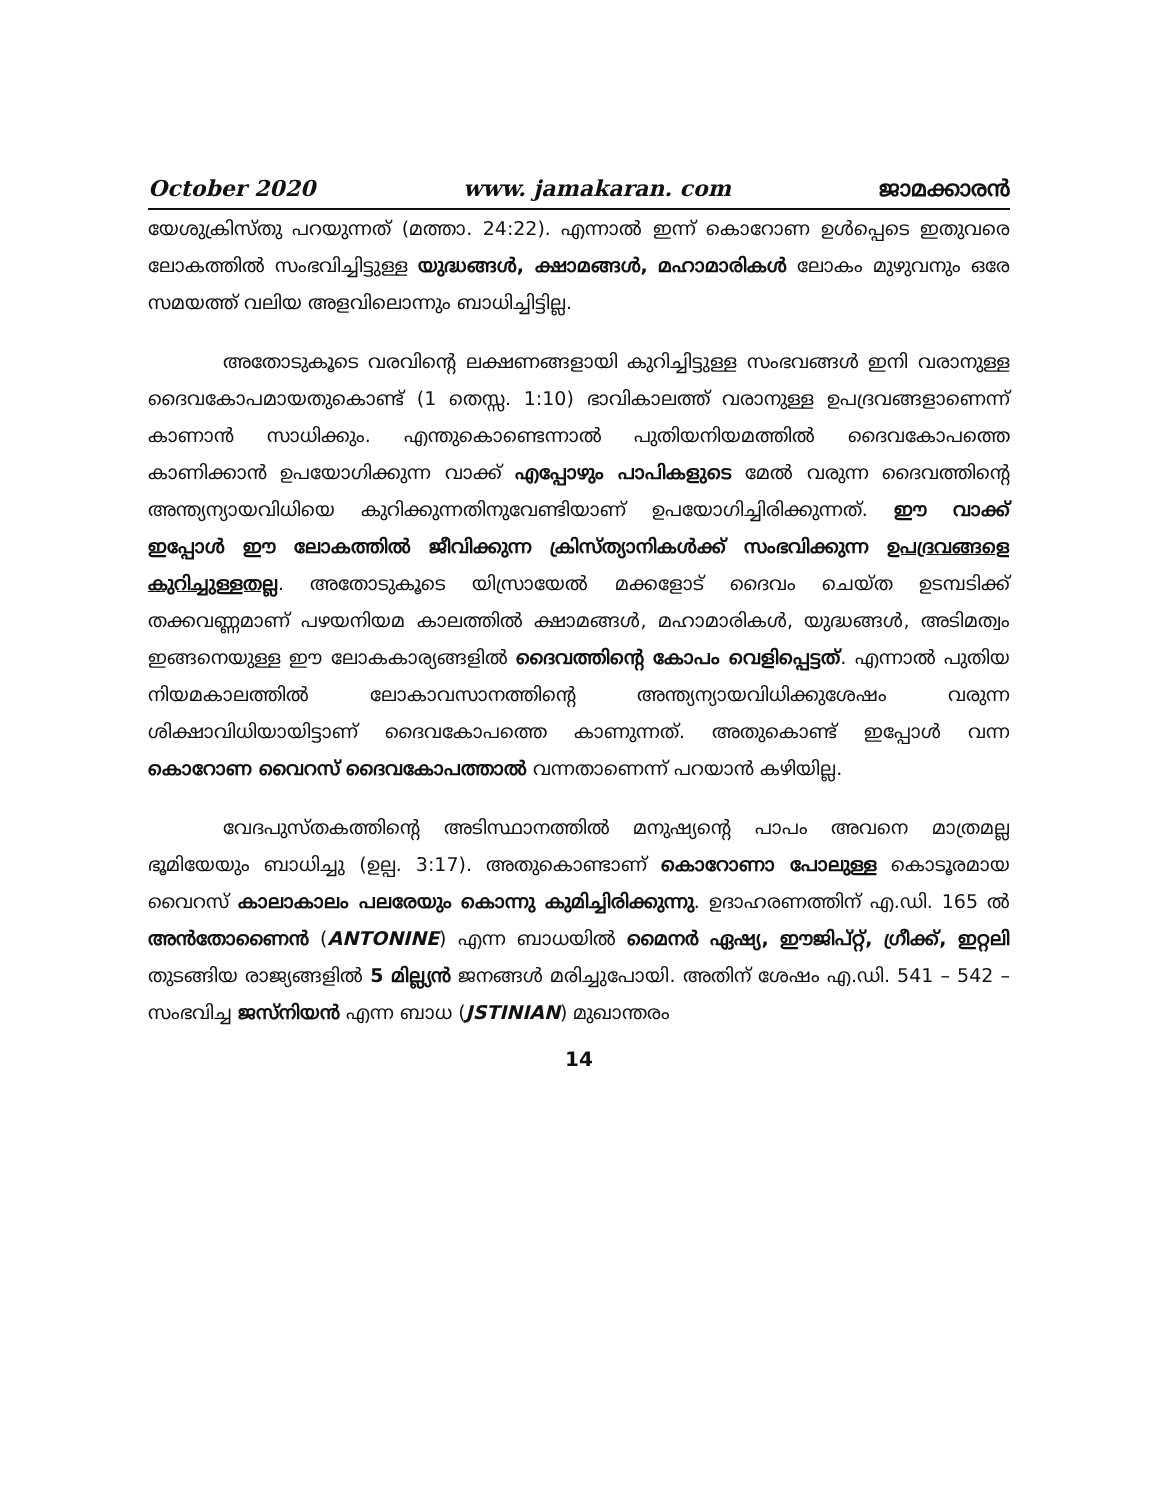October 2020 www. jamakaran. com ജാമക്കാരൻ
യേശുക്രിസ്തു പറയുന്നത് (മത്താ. 24:22). എന്നാൽ ഇന്ന് കൊറോണ ഉൾപ്പെടെ ഇതുവരെ ലോകത്തിൽ സംഭവിച്ചിട്ടുള്ള യുദ്ധങ്ങൾ, ക്ഷാമങ്ങൾ, മഹാമാരികൾ ലോകം മുഴുവനും ഒരേ സമയത്ത് വലിയ അളവിലൊന്നും ബാധിച്ചിട്ടില്ല.
അതോടുകൂടെ വരവിന്റെ ലക്ഷണങ്ങളായി കുറിച്ചിട്ടുള്ള സംഭവങ്ങൾ ഇനി വരാനുള്ള ദൈവകോപമായതുകൊണ്ട് (1 തെസ്സ. 1:10) ഭാവികാലത്ത് വരാനുള്ള ഉപദ്രവങ്ങളാണെന്ന് കാണാൻ സാധിക്കും. എന്തുകൊണ്ടെന്നാൽ പുതിയനിയമത്തിൽ ദൈവകോപത്തെ കാണിക്കാൻ ഉപയോഗിക്കുന്ന വാക്ക് എപ്പോഴും പാപികളുടെ മേൽ വരുന്ന ദൈവത്തിന്റെ അന്ത്യന്യായവിധിയെ കുറിക്കുന്നതിനുവേണ്ടിയാണ് ഉപയോഗിച്ചിരിക്കുന്നത്. ഈ വാക്ക് ഇപ്പോൾ ഈ ലോകത്തിൽ ജീവിക്കുന്ന ക്രിസ്ത്യാനികൾക്ക് സംഭവിക്കുന്ന ഉപദ്രവങ്ങളെ കുറിച്ചുള്ളതല്ല. അതോടുകൂടെ യിസ്രായേൽ മക്കളോട് ദൈവം ചെയ്ത ഉടമ്പടിക്ക് തക്കവണ്ണമാണ് പഴയനിയമ കാലത്തിൽ ക്ഷാമങ്ങൾ, മഹാമാരികൾ, യുദ്ധങ്ങൾ, അടിമത്വം ഇങ്ങനെയുള്ള ഈ ലോകകാര്യങ്ങളിൽ ദൈവത്തിന്റെ കോപം വെളിപ്പെട്ടത്. എന്നാൽ പുതിയ നിയമകാലത്തിൽ ലോകാവസാനത്തിന്റെ അന്ത്യന്യായവിധിക്കുശേഷം വരുന്ന ശിക്ഷാവിധിയായിട്ടാണ് ദൈവകോപത്തെ കാണുന്നത്. അതുകൊണ്ട് ഇപ്പോൾ വന്ന കൊറോണ വൈറസ് ദൈവകോപത്താൽ വന്നതാണെന്ന് പറയാൻ കഴിയില്ല.
വേദപുസ്തകത്തിന്റെ അടിസ്ഥാനത്തിൽ മനുഷ്യന്റെ പാപം അവനെ മാത്രമല്ല ഭൂമിയേയും ബാധിച്ചു (ഉല്പ. 3:17). അതുകൊണ്ടാണ് കൊറോണാ പോലുള്ള കൊടൂരമായ വൈറസ് കാലാകാലം പലരേയും കൊന്നു കുമിച്ചിരിക്കുന്നു. ഉദാഹരണത്തിന് എ.ഡി. 165 ൽ അൻതോണൈൻ (ANTONINE) എന്ന ബാധയിൽ മൈനർ ഏഷ്യ, ഈജിപ്റ്റ്, ഗ്രീക്ക്, ഇറ്റലി തുടങ്ങിയ രാജ്യങ്ങളിൽ 5 മില്ല്യൻ ജനങ്ങൾ മരിച്ചുപോയി. അതിന് ശേഷം എ.ഡി. 541 – 542 –സംഭവിച്ച ജസ്നിയൻ എന്ന ബാധ (JSTINIAN) മുഖാന്തരം
14